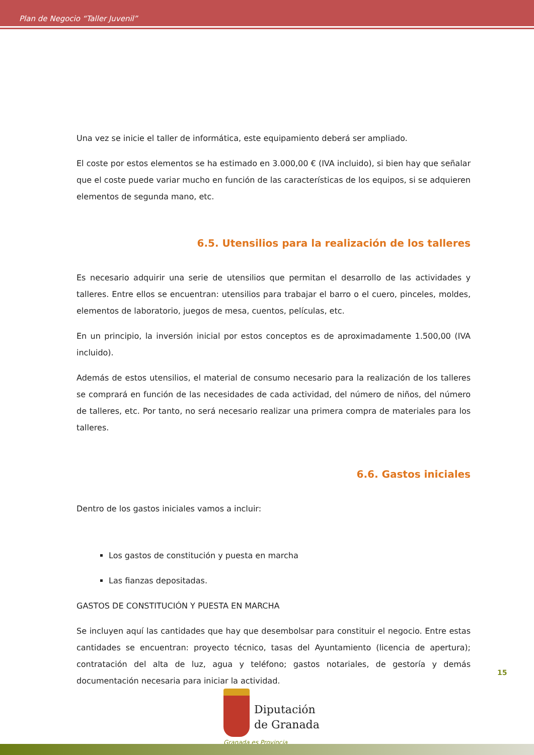Plan de Negocio “Taller Juvenil”
Una vez se inicie el taller de informática, este equipamiento deberá ser ampliado.
El coste por estos elementos se ha estimado en 3.000,00 € (IVA incluido), si bien hay que señalar que el coste puede variar mucho en función de las características de los equipos, si se adquieren elementos de segunda mano, etc.
6.5. Utensilios para la realización de los talleres
Es necesario adquirir una serie de utensilios que permitan el desarrollo de las actividades y talleres. Entre ellos se encuentran: utensilios para trabajar el barro o el cuero, pinceles, moldes, elementos de laboratorio, juegos de mesa, cuentos, películas, etc.
En un principio, la inversión inicial por estos conceptos es de aproximadamente 1.500,00 (IVA incluido).
Además de estos utensilios, el material de consumo necesario para la realización de los talleres se comprará en función de las necesidades de cada actividad, del número de niños, del número de talleres, etc. Por tanto, no será necesario realizar una primera compra de materiales para los talleres.
6.6. Gastos iniciales
Dentro de los gastos iniciales vamos a incluir:
Los gastos de constitución y puesta en marcha
Las fianzas depositadas.
GASTOS DE CONSTITUCIÓN Y PUESTA EN MARCHA
Se incluyen aquí las cantidades que hay que desembolsar para constituir el negocio. Entre estas cantidades se encuentran: proyecto técnico, tasas del Ayuntamiento (licencia de apertura); contratación del alta de luz, agua y teléfono; gastos notariales, de gestoría y demás documentación necesaria para iniciar la actividad.
15
Diputación
de Granada
Granada es Provincia